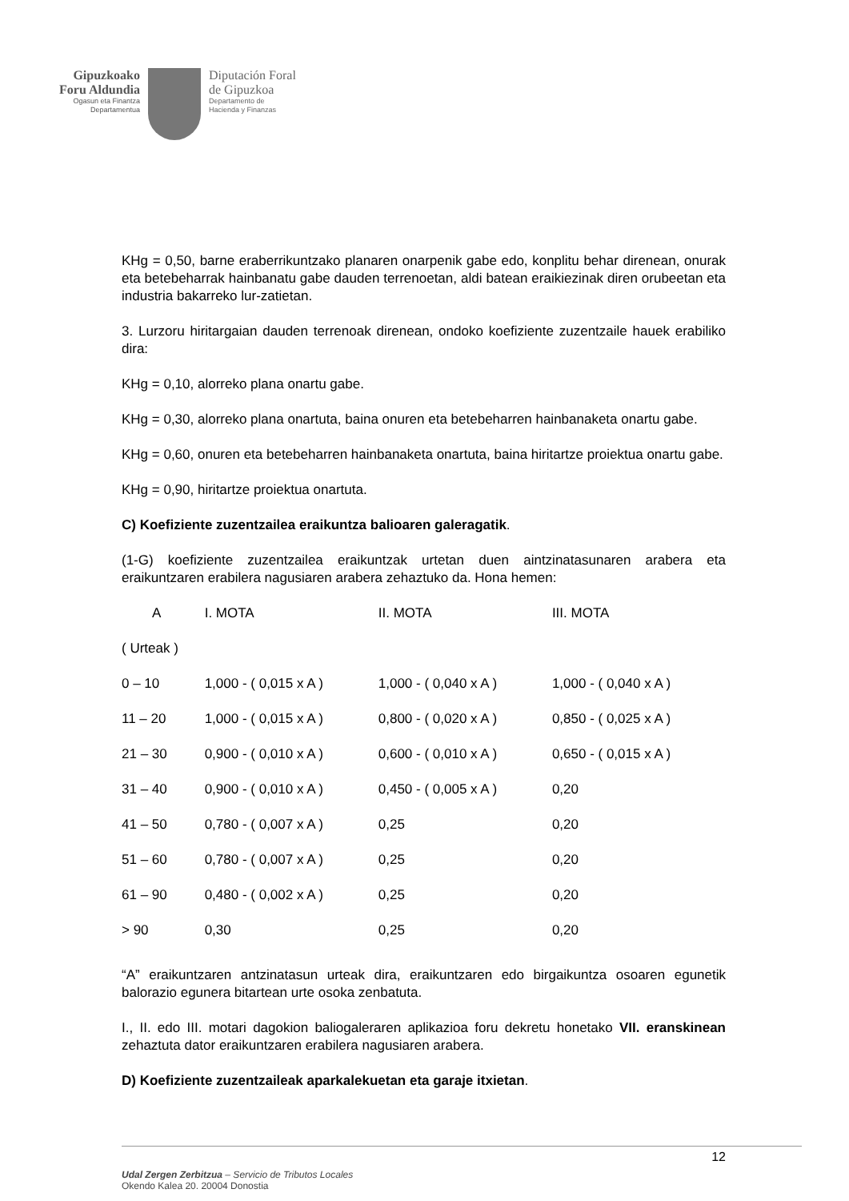Gipuzkoako
Foru Aldundia
Ogasun eta Finantza
Departamentua
Diputación Foral
de Gipuzkoa
Departamento de
Hacienda y Finanzas
KHg = 0,50, barne eraberrikuntzako planaren onarpenik gabe edo, konplitu behar direnean, onurak eta betebeharrak hainbanatu gabe dauden terrenoetan, aldi batean eraikiezinak diren orubeetan eta industria bakarreko lur-zatietan.
3. Lurzoru hiritargaian dauden terrenoak direnean, ondoko koefiziente zuzentzaile hauek erabiliko dira:
KHg = 0,10, alorreko plana onartu gabe.
KHg = 0,30, alorreko plana onartuta, baina onuren eta betebeharren hainbanaketa onartu gabe.
KHg = 0,60, onuren eta betebeharren hainbanaketa onartuta, baina hiritartze proiektua onartu gabe.
KHg = 0,90, hiritartze proiektua onartuta.
C) Koefiziente zuzentzailea eraikuntza balioaren galeragatik.
(1-G) koefiziente zuzentzailea eraikuntzak urtetan duen aintzinatasunaren arabera eta eraikuntzaren erabilera nagusiaren arabera zehaztuko da. Hona hemen:
| A | I. MOTA | II. MOTA | III. MOTA |
| ( Urteak ) | | | |
| 0 – 10 | 1,000 - ( 0,015 x A ) | 1,000 - ( 0,040 x A ) | 1,000 - ( 0,040 x A ) |
| 11 – 20 | 1,000 - ( 0,015 x A ) | 0,800 - ( 0,020 x A ) | 0,850 - ( 0,025 x A ) |
| 21 – 30 | 0,900 - ( 0,010 x A ) | 0,600 - ( 0,010 x A ) | 0,650 - ( 0,015 x A ) |
| 31 – 40 | 0,900 - ( 0,010 x A ) | 0,450 - ( 0,005 x A ) | 0,20 |
| 41 – 50 | 0,780 - ( 0,007 x A ) | 0,25 | 0,20 |
| 51 – 60 | 0,780 - ( 0,007 x A ) | 0,25 | 0,20 |
| 61 – 90 | 0,480 - ( 0,002 x A ) | 0,25 | 0,20 |
| > 90 | 0,30 | 0,25 | 0,20 |
“A” eraikuntzaren antzinatasun urteak dira, eraikuntzaren edo birgaikuntza osoaren egunetik balorazio egunera bitartean urte osoka zenbatuta.
I., II. edo III. motari dagokion baliogaleraren aplikazioa foru dekretu honetako VII. eranskinean zehaztuta dator eraikuntzaren erabilera nagusiaren arabera.
D) Koefiziente zuzentzaileak aparkalekuetan eta garaje itxietan.
12
Udal Zergen Zerbitzua – Servicio de Tributos Locales
Okendo Kalea 20. 20004 Donostia